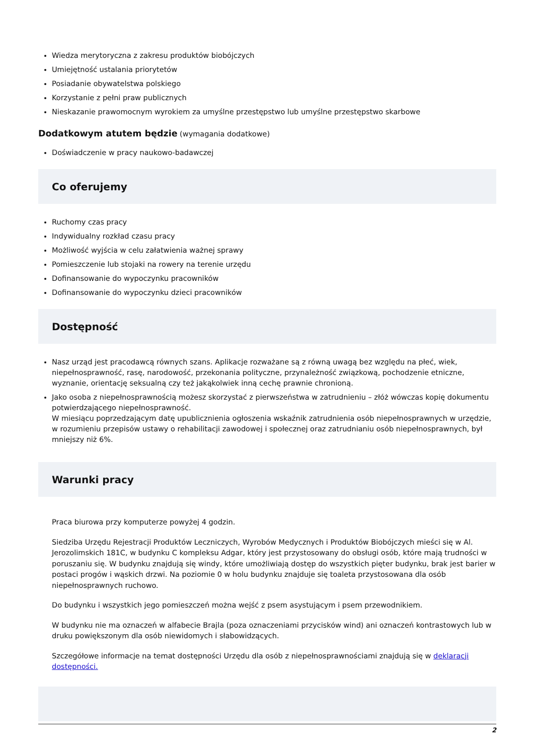Wiedza merytoryczna z zakresu produktów biobójczych
Umiejętność ustalania priorytetów
Posiadanie obywatelstwa polskiego
Korzystanie z pełni praw publicznych
Nieskazanie prawomocnym wyrokiem za umyślne przestępstwo lub umyślne przestępstwo skarbowe
Dodatkowym atutem będzie (wymagania dodatkowe)
Doświadczenie w pracy naukowo-badawczej
Co oferujemy
Ruchomy czas pracy
Indywidualny rozkład czasu pracy
Możliwość wyjścia w celu załatwienia ważnej sprawy
Pomieszczenie lub stojaki na rowery na terenie urzędu
Dofinansowanie do wypoczynku pracowników
Dofinansowanie do wypoczynku dzieci pracowników
Dostępność
Nasz urząd jest pracodawcą równych szans. Aplikacje rozważane są z równą uwagą bez względu na płeć, wiek, niepełnosprawność, rasę, narodowość, przekonania polityczne, przynależność związkową, pochodzenie etniczne, wyznanie, orientację seksualną czy też jakąkolwiek inną cechę prawnie chronioną.
Jako osoba z niepełnosprawnością możesz skorzystać z pierwszeństwa w zatrudnieniu – złóż wówczas kopię dokumentu potwierdzającego niepełnosprawność.
W miesiącu poprzedzającym datę upublicznienia ogłoszenia wskaźnik zatrudnienia osób niepełnosprawnych w urzędzie, w rozumieniu przepisów ustawy o rehabilitacji zawodowej i społecznej oraz zatrudnianiu osób niepełnosprawnych, był mniejszy niż 6%.
Warunki pracy
Praca biurowa przy komputerze powyżej 4 godzin.
Siedziba Urzędu Rejestracji Produktów Leczniczych, Wyrobów Medycznych i Produktów Biobójczych mieści się w Al. Jerozolimskich 181C, w budynku C kompleksu Adgar, który jest przystosowany do obsługi osób, które mają trudności w poruszaniu się. W budynku znajdują się windy, które umożliwiają dostęp do wszystkich pięter budynku, brak jest barier w postaci progów i wąskich drzwi. Na poziomie 0 w holu budynku znajduje się toaleta przystosowana dla osób niepełnosprawnych ruchowo.
Do budynku i wszystkich jego pomieszczeń można wejść z psem asystującym i psem przewodnikiem.
W budynku nie ma oznaczeń w alfabecie Brajla (poza oznaczeniami przycisków wind) ani oznaczeń kontrastowych lub w druku powiększonym dla osób niewidomych i słabowidzących.
Szczegółowe informacje na temat dostępności Urzędu dla osób z niepełnosprawnościami znajdują się w deklaracji dostępności.
2